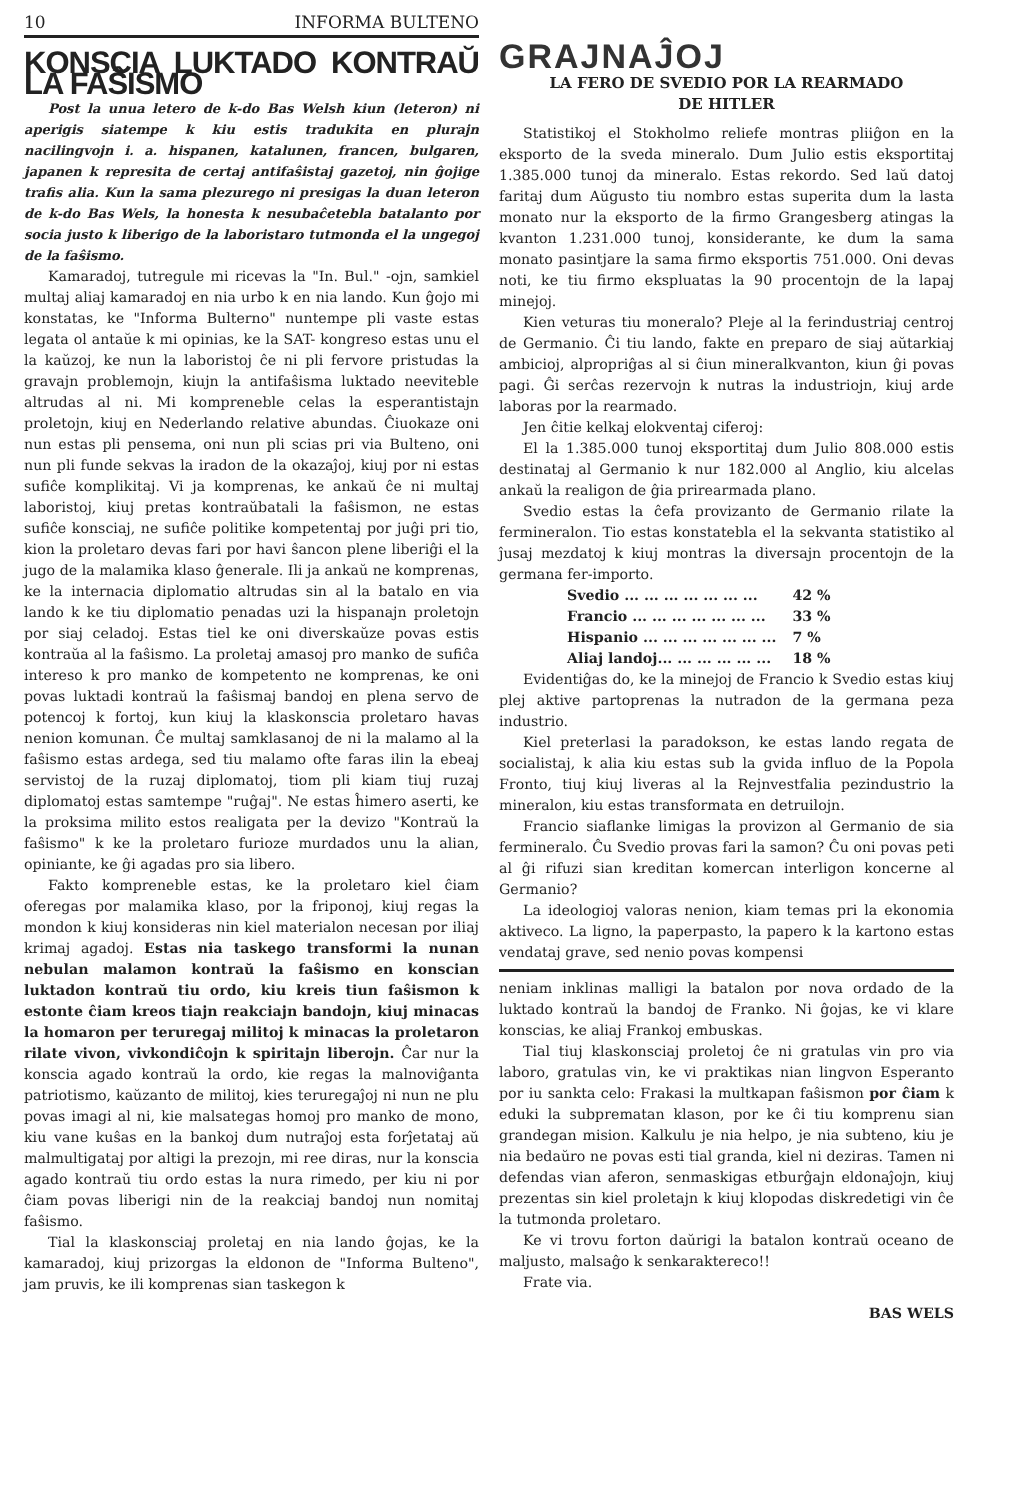10 INFORMA BULTENO
KONSCIA LUKTADO KONTRAŬ LA FAŜISMO
Post la unua letero de k-do Bas Welsh kiun (leteron) ni aperigis siatempe k kiu estis tradukita en plurajn nacilingvojn i. a. hispanen, katalunen, francen, bulgaren, japanen k represita de certaj antifaŝistaj gazetoj, nin ĝojige trafis alia. Kun la sama plezurego ni presigas la duan leteron de k-do Bas Wels, la honesta k nesubaĉetebla batalanto por socia justo k liberigo de la laboristaro tutmonda el la ungegoj de la faŝismo.
Kamaradoj, tutregule mi ricevas la "In. Bul." -ojn, samkiel multaj aliaj kamaradoj en nia urbo k en nia lando. Kun ĝojo mi konstatas, ke "Informa Bulterno" nuntempe pli vaste estas legata ol antaŭe k mi opinias, ke la SAT- kongreso estas unu el la kaŭzoj, ke nun la laboristoj ĉe ni pli fervore pristudas la gravajn problemojn, kiujn la antifaŝisma luktado neeviteble altrudas al ni. Mi kompreneble celas la esperantistajn proletojn, kiuj en Nederlando relative abundas. Ĉiuokaze oni nun estas pli pensema, oni nun pli scias pri via Bulteno, oni nun pli funde sekvas la iradon de la okazaĵoj, kiuj por ni estas sufiĉe komplikitaj. Vi ja komprenas, ke ankaŭ ĉe ni multaj laboristoj, kiuj pretas kontraŭbatali la faŝismon, ne estas sufiĉe konsciaj, ne sufiĉe politike kompetentaj por juĝi pri tio, kion la proletaro devas fari por havi ŝancon plene liberiĝi el la jugo de la malamika klaso ĝenerale. Ili ja ankaŭ ne komprenas, ke la internacia diplomatio altrudas sin al la batalo en via lando k ke tiu diplomatio penadas uzi la hispanajn proletojn por siaj celadoj. Estas tiel ke oni diverskaŭze povas estis kontraŭa al la faŝismo. La proletaj amasoj pro manko de sufiĉa intereso k pro manko de kompetento ne komprenas, ke oni povas luktadi kontraŭ la faŝismaj bandoj en plena servo de potencoj k fortoj, kun kiuj la klaskonscia proletaro havas nenion komunan. Ĉe multaj samklasanoj de ni la malamo al la faŝismo estas ardega, sed tiu malamo ofte faras ilin la ebeaj servistoj de la ruzaj diplomatoj, tiom pli kiam tiuj ruzaj diplomatoj estas samtempe "ruĝaj". Ne estas ĥimero aserti, ke la proksima milito estos realigata per la devizo "Kontraŭ la faŝismo" k ke la proletaro furioze murdados unu la alian, opiniante, ke ĝi agadas pro sia libero.
Fakto kompreneble estas, ke la proletaro kiel ĉiam oferegas por malamika klaso, por la friponoj, kiuj regas la mondon k kiuj konsideras nin kiel materialon necesan por iliaj krimaj agadoj. Estas nia taskego transformi la nunan nebulan malamon kontraŭ la faŝismo en konscian luktadon kontraŭ tiu ordo, kiu kreis tiun faŝismon k estonte ĉiam kreos tiajn reakciajn bandojn, kiuj minacas la homaron per teruregaj militoj k minacas la proletaron rilate vivon, vivkondiĉojn k spiritajn liberojn. Ĉar nur la konscia agado kontraŭ la ordo, kie regas la malnoviĝanta patriotismo, kaŭzanto de militoj, kies teruregaĵoj ni nun ne plu povas imagi al ni, kie malsategas homoj pro manko de mono, kiu vane kuŝas en la bankoj dum nutraĵoj esta forĵetataj aŭ malmultigataj por altigi la prezojn, mi ree diras, nur la konscia agado kontraŭ tiu ordo estas la nura rimedo, per kiu ni por ĉiam povas liberigi nin de la reakciaj bandoj nun nomitaj faŝismo.
Tial la klaskonsciaj proletaj en nia lando ĝojas, ke la kamaradoj, kiuj prizorgas la eldonon de "Informa Bulteno", jam pruvis, ke ili komprenas sian taskegon k
GRAJNAĴOJ
LA FERO DE SVEDIO POR LA REARMADO
DE HITLER
Statistikoj el Stokholmo reliefe montras pliiĝon en la eksporto de la sveda mineralo. Dum Julio estis eksportitaj 1.385.000 tunoj da mineralo. Estas rekordo. Sed laŭ datoj faritaj dum Aŭgusto tiu nombro estas superita dum la lasta monato nur la eksporto de la firmo Grangesberg atingas la kvanton 1.231.000 tunoj, konsiderante, ke dum la sama monato pasintjare la sama firmo eksportis 751.000. Oni devas noti, ke tiu firmo ekspluatas la 90 procentojn de la lapaj minejoj.
Kien veturas tiu moneralo? Pleje al la ferindustriaj centroj de Germanio. Ĉi tiu lando, fakte en preparo de siaj aŭtarkiaj ambicioj, alpropriĝas al si ĉiun mineralkvanton, kiun ĝi povas pagi. Ĝi serĉas rezervojn k nutras la industriojn, kiuj arde laboras por la rearmado.
Jen ĉitie kelkaj elokventaj ciferoj:
El la 1.385.000 tunoj eksportitaj dum Julio 808.000 estis destinataj al Germanio k nur 182.000 al Anglio, kiu alcelas ankaŭ la realigon de ĝia prirearmada plano.
Svedio estas la ĉefa provizanto de Germanio rilate la fermineralon. Tio estas konstatebla el la sekvanta statistiko al ĵusaj mezdatoj k kiuj montras la diversajn procentojn de la germana fer-importo.
| Svedio ... ... ... ... ... ... ... | 42 % |
| Francio ... ... ... ... ... ... ... | 33 % |
| Hispanio ... ... ... ... ... ... ... | 7 % |
| Aliaj landoj... ... ... ... ... ... | 18 % |
Evidentiĝas do, ke la minejoj de Francio k Svedio estas kiuj plej aktive partoprenas la nutradon de la germana peza industrio.
Kiel preterlasi la paradokson, ke estas lando regata de socialistaj, k alia kiu estas sub la gvida influo de la Popola Fronto, tiuj kiuj liveras al la Rejnvestfalia pezindustrio la mineralon, kiu estas transformata en detruilojn.
Francio siaflanke limigas la provizon al Germanio de sia fermineralo. Ĉu Svedio provas fari la samon? Ĉu oni povas peti al ĝi rifuzi sian kreditan komercan interligon koncerne al Germanio?
La ideologioj valoras nenion, kiam temas pri la ekonomia aktiveco. La ligno, la paperpasto, la papero k la kartono estas vendataj grave, sed nenio povas kompensi
neniam inklinas malligi la batalon por nova ordado de la luktado kontraŭ la bandoj de Franko. Ni ĝojas, ke vi klare konscias, ke aliaj Frankoj embuskas.
Tial tiuj klaskonsciaj proletoj ĉe ni gratulas vin pro via laboro, gratulas vin, ke vi praktikas nian lingvon Esperanto por iu sankta celo: Frakasi la multkapan faŝismon por ĉiam k eduki la subprematan klason, por ke ĉi tiu komprenu sian grandegan mision. Kalkulu je nia helpo, je nia subteno, kiu je nia bedaŭro ne povas esti tial granda, kiel ni deziras. Tamen ni defendas vian aferon, senmaskigas etburĝajn eldonaĵojn, kiuj prezentas sin kiel proletajn k kiuj klopodas diskredetigi vin ĉe la tutmonda proletaro.
Ke vi trovu forton daŭrigi la batalon kontraŭ oceano de maljusto, malsaĝo k senkaraktereco!!
Frate via.
BAS WELS